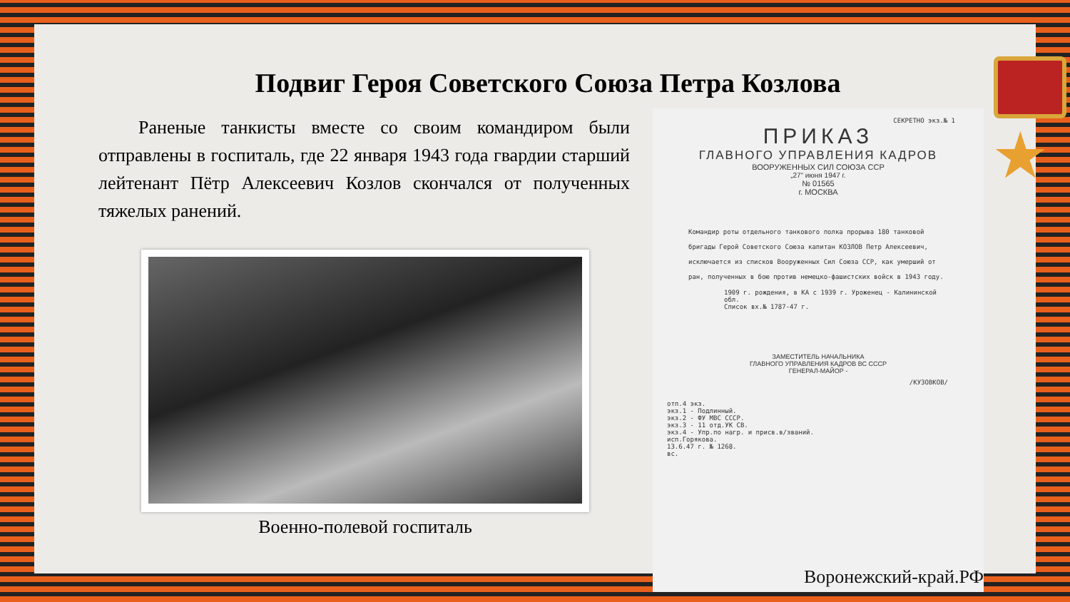Подвиг Героя Советского Союза Петра Козлова
Раненые танкисты вместе со своим командиром были отправлены в госпиталь, где 22 января 1943 года гвардии старший лейтенант Пётр Алексеевич Козлов скончался от полученных тяжелых ранений.
Военно-полевой госпиталь
СЕКРЕТНО экз.№ 1
ПРИКАЗ
ГЛАВНОГО УПРАВЛЕНИЯ КАДРОВ
ВООРУЖЕННЫХ СИЛ СОЮЗА ССР
„27“ июня 1947 г.
№ 01565
г. МОСКВА
Командир роты отдельного танкового полка прорыва 180 танковой бригады Герой Советского Союза капитан КОЗЛОВ Петр Алексеевич, исключается из списков Вооруженных Сил Союза ССР, как умерший от ран, полученных в бою против немецко-фашистских войск в 1943 году.
1909 г. рождения, в КА с 1939 г. Уроженец - Калининской обл.
Список вх.№ 1787-47 г.
ЗАМЕСТИТЕЛЬ НАЧАЛЬНИКА
ГЛАВНОГО УПРАВЛЕНИЯ КАДРОВ ВС СССР
ГЕНЕРАЛ-МАЙОР -
/КУЗОВКОВ/
отп.4 экз.
экз.1 - Подлинный.
экз.2 - ФУ МВС СССР.
экз.3 - 11 отд.УК СВ.
экз.4 - Упр.по нагр. и присв.в/званий.
исп.Горякова.
13.6.47 г. № 1268.
вс.
Воронежский-край.РФ
★